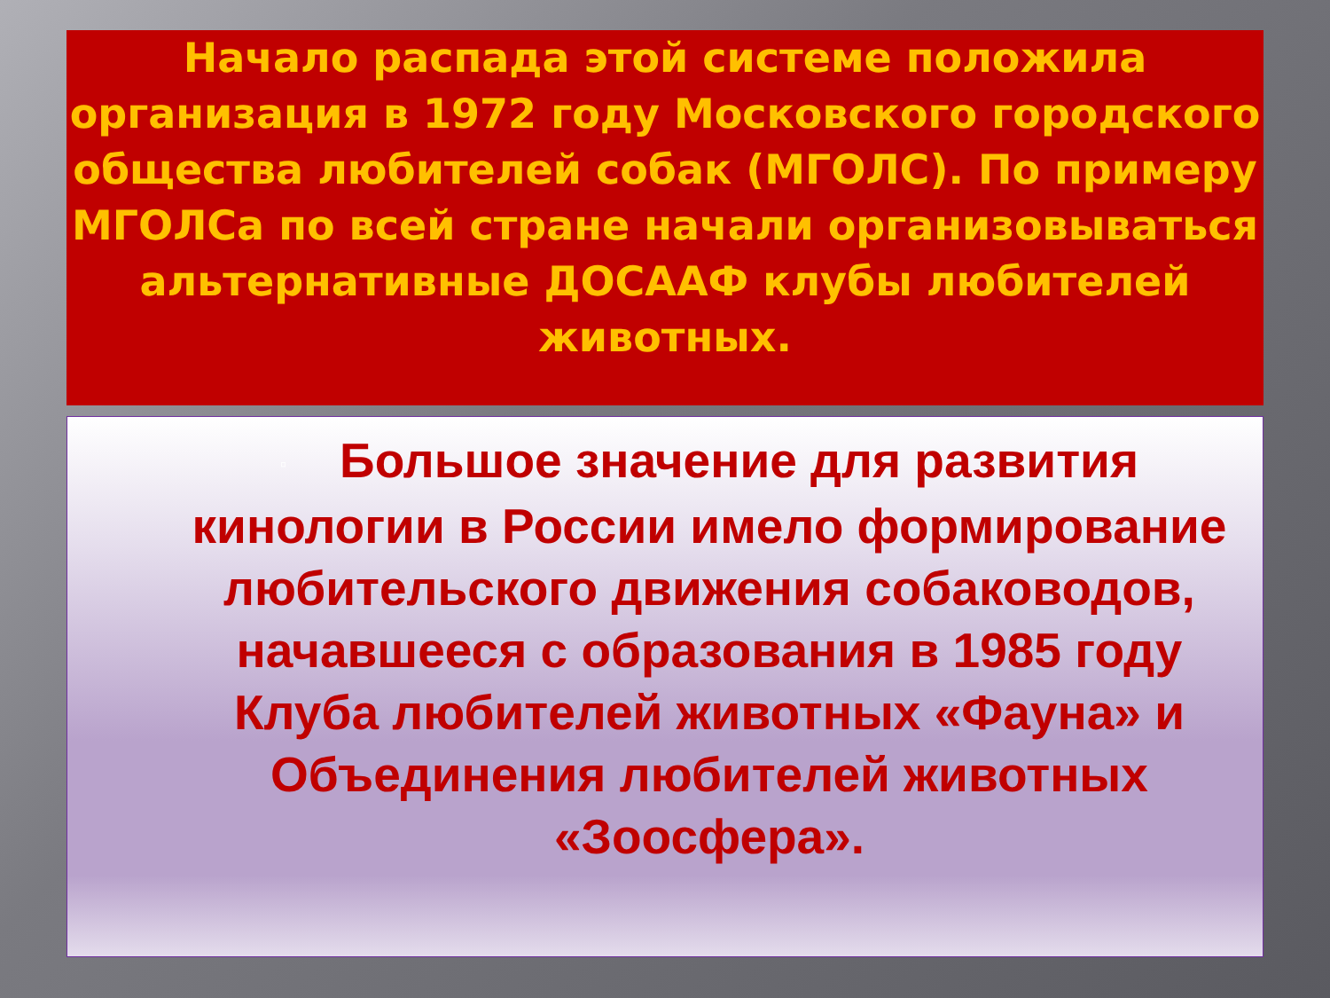Начало распада этой системе положила организация в 1972 году Московского городского общества любителей собак (МГОЛС). По примеру МГОЛСа по всей стране начали организовываться альтернативные ДОСААФ клубы любителей животных.
▫ Большое значение для развития кинологии в России имело формирование любительского движения собаководов, начавшееся с образования в 1985 году Клуба любителей животных «Фауна» и Объединения любителей животных «Зоосфера».